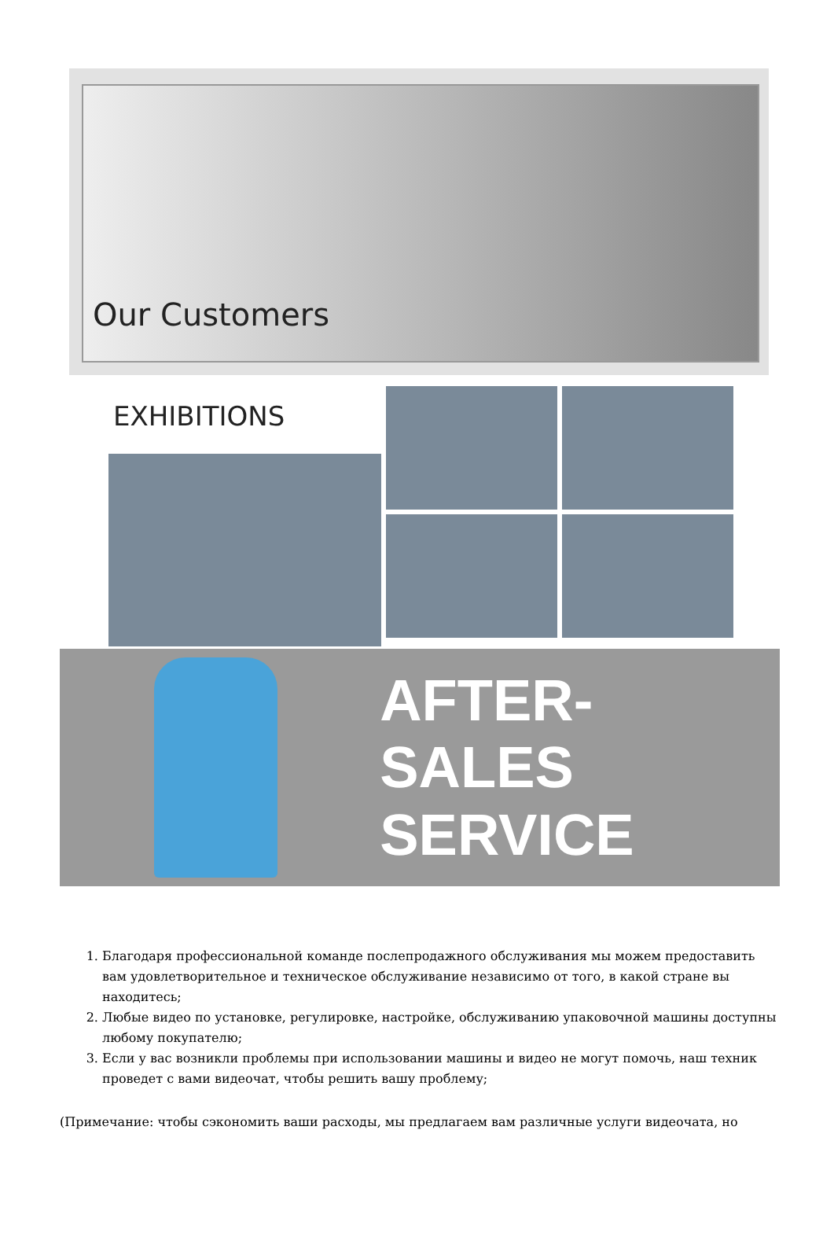Our Customers
EXHIBITIONS
AFTER-SALES
SERVICE
1. Благодаря профессиональной команде послепродажного обслуживания мы можем предоставить вам удовлетворительное и техническое обслуживание независимо от того, в какой стране вы находитесь;
2. Любые видео по установке, регулировке, настройке, обслуживанию упаковочной машины доступны любому покупателю;
3. Если у вас возникли проблемы при использовании машины и видео не могут помочь, наш техник проведет с вами видеочат, чтобы решить вашу проблему;
(Примечание: чтобы сэкономить ваши расходы, мы предлагаем вам различные услуги видеочата, но